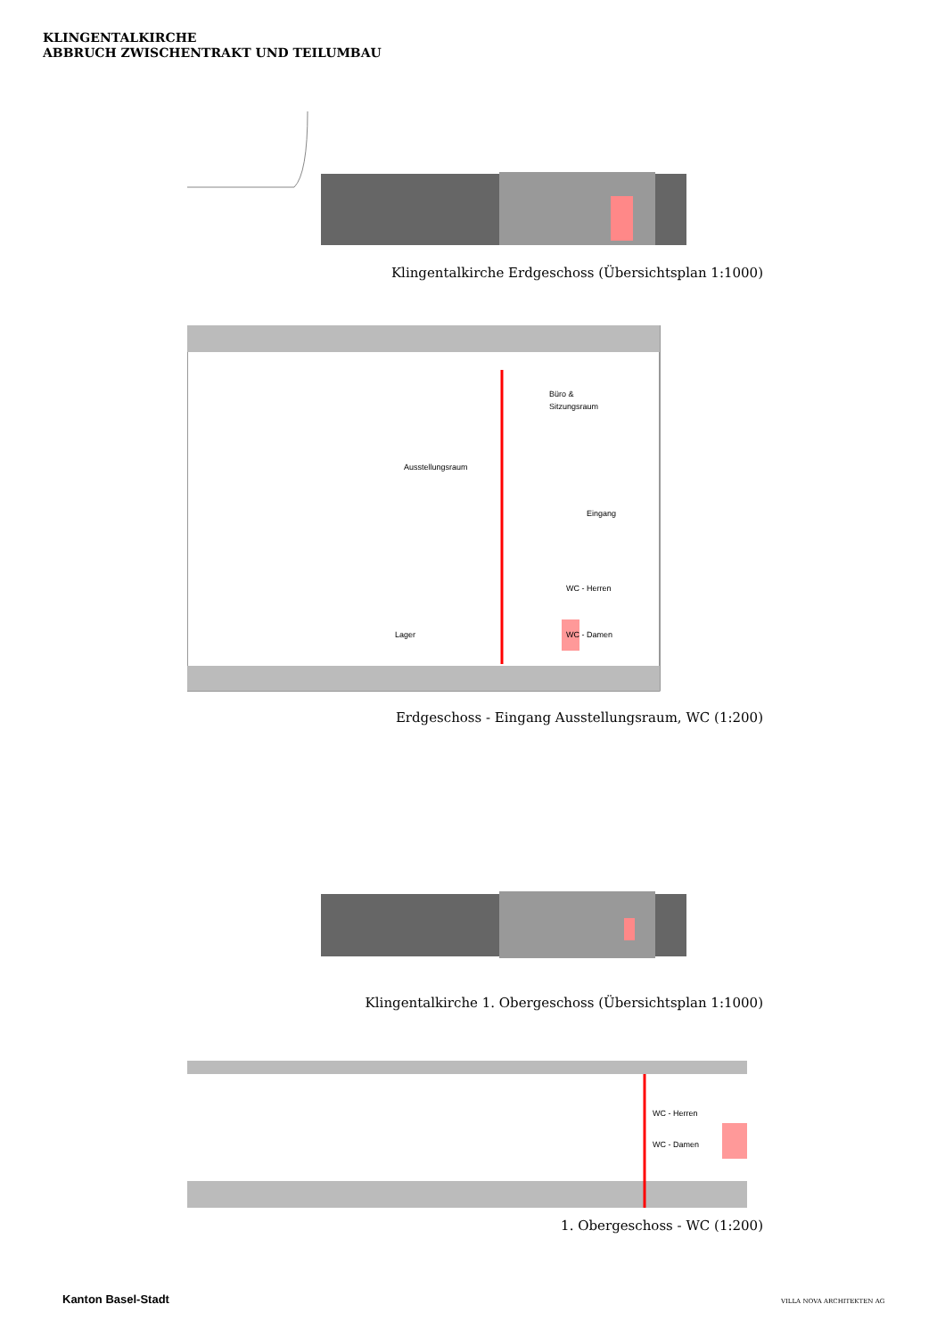KLINGENTALKIRCHE
ABBRUCH ZWISCHENTRAKT UND TEILUMBAU
Klingentalkirche Erdgeschoss (Übersichtsplan 1:1000)
Büro &
Sitzungsraum
Ausstellungsraum
Eingang
WC - Herren
Lager
WC - Damen
Erdgeschoss - Eingang Ausstellungsraum, WC (1:200)
Klingentalkirche 1. Obergeschoss (Übersichtsplan 1:1000)
WC - Herren
WC - Damen
1. Obergeschoss - WC (1:200)
Kanton Basel-Stadt VILLA NOVA ARCHITEKTEN AG